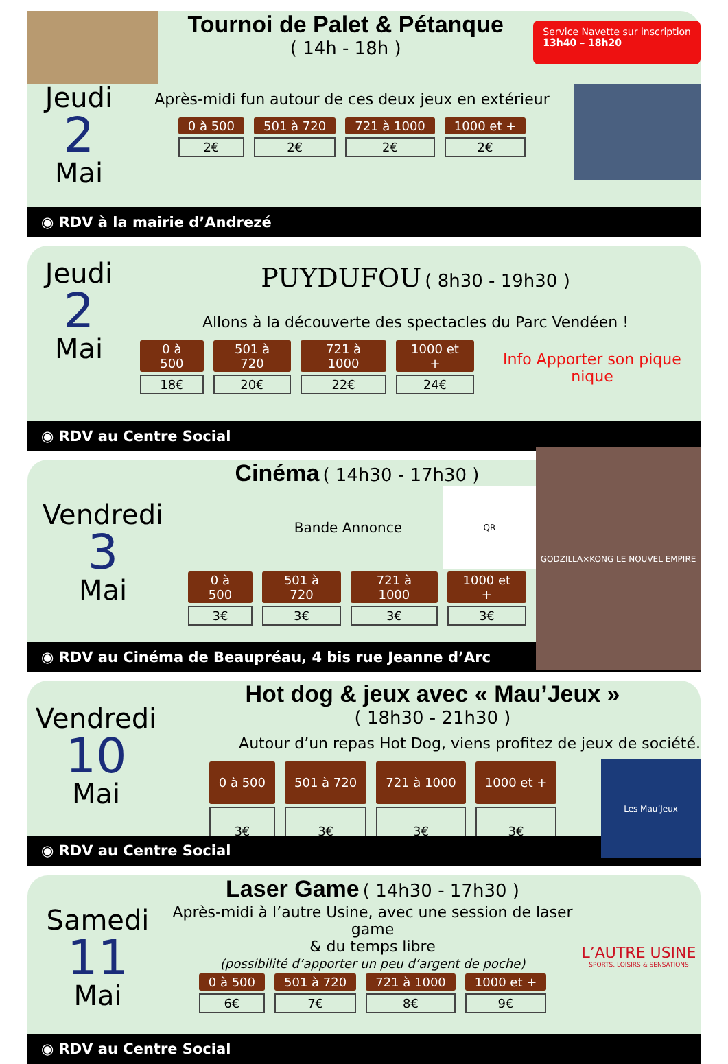Tournoi de Palet & Pétanque
( 14h - 18h )
Service Navette sur inscription
13h40 – 18h20
Jeudi
2
Mai
Après-midi fun autour de ces deux jeux en extérieur
| 0 à 500 | 501 à 720 | 721 à 1000 | 1000 et + |
| --- | --- | --- | --- |
| 2€ | 2€ | 2€ | 2€ |
◉ RDV à la mairie d’Andrezé
Jeudi
2
Mai
PUYDUFOU ( 8h30 - 19h30 )
Allons à la découverte des spectacles du Parc Vendéen !
| 0 à 500 | 501 à 720 | 721 à 1000 | 1000 et + |
| --- | --- | --- | --- |
| 18€ | 20€ | 22€ | 24€ |
Info Apporter son pique nique
◉ RDV au Centre Social
Vendredi
3
Mai
Cinéma
( 14h30 - 17h30 )
Bande Annonce
QR
| 0 à 500 | 501 à 720 | 721 à 1000 | 1000 et + |
| --- | --- | --- | --- |
| 3€ | 3€ | 3€ | 3€ |
GODZILLA×KONG LE NOUVEL EMPIRE
◉ RDV au Cinéma de Beaupréau, 4 bis rue Jeanne d’Arc
Vendredi
10
Mai
Hot dog & jeux avec « Mau’Jeux »
( 18h30 - 21h30 )
Autour d’un repas Hot Dog, viens profitez de jeux de société.
| 0 à 500 | 501 à 720 | 721 à 1000 | 1000 et + |
| --- | --- | --- | --- |
| 3€ | 3€ | 3€ | 3€ |
Les Mau’Jeux
◉ RDV au Centre Social
Samedi
11
Mai
Laser Game
( 14h30 - 17h30 )
Après-midi à l’autre Usine, avec une session de laser game
& du temps libre
(possibilité d’apporter un peu d’argent de poche)
| 0 à 500 | 501 à 720 | 721 à 1000 | 1000 et + |
| --- | --- | --- | --- |
| 6€ | 7€ | 8€ | 9€ |
L’AUTRE USINE
SPORTS, LOISIRS & SENSATIONS
◉ RDV au Centre Social